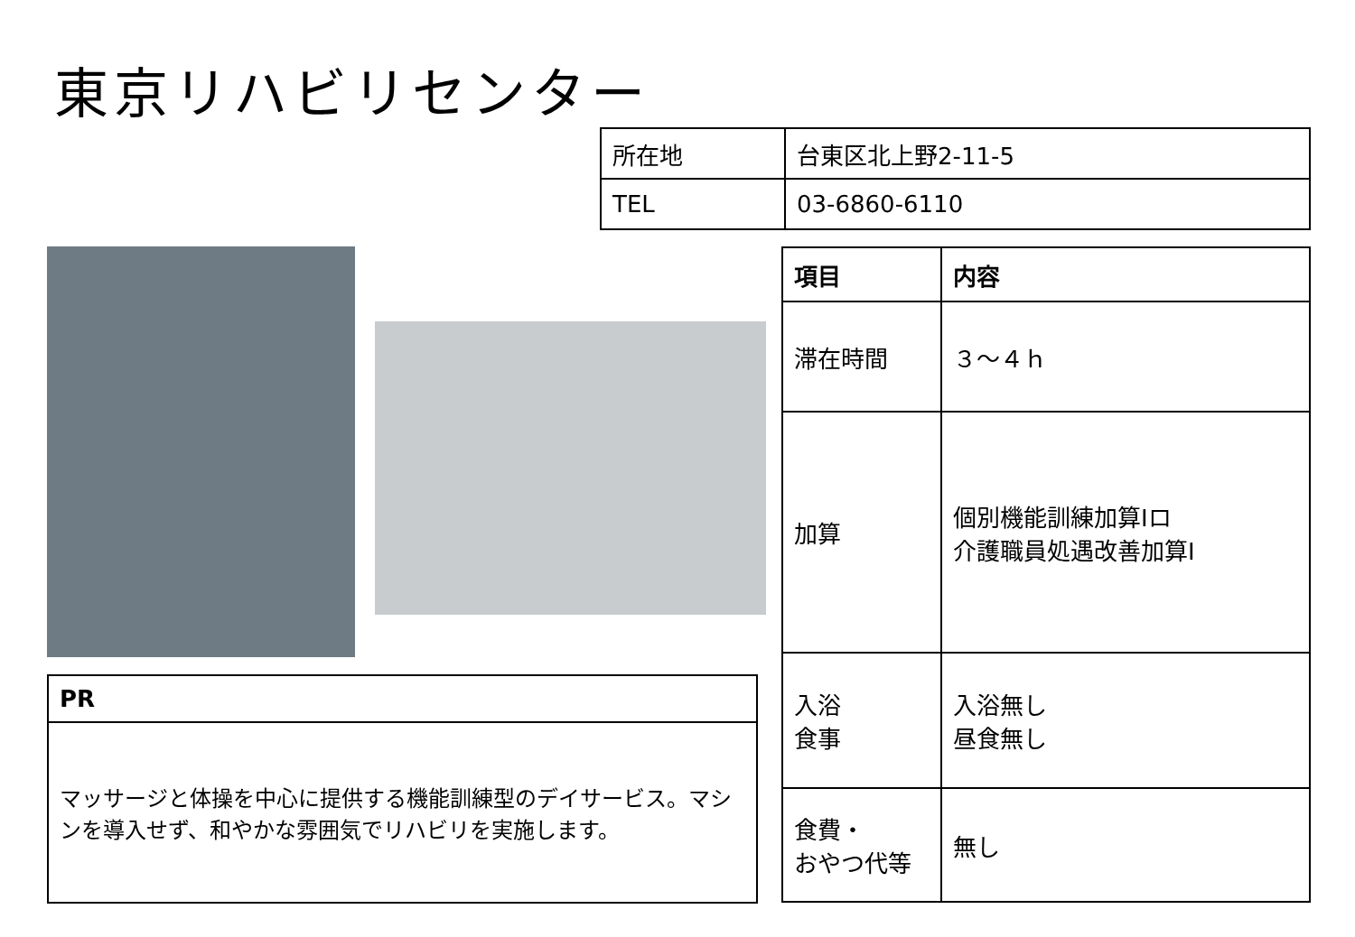東京リハビリセンター
| 所在地 | 台東区北上野2-11-5 |
| TEL | 03-6860-6110 |
| 項目 | 内容 |
| --- | --- |
| 滞在時間 | ３～４ｈ |
| 加算 | 個別機能訓練加算Ⅰロ 介護職員処遇改善加算Ⅰ |
| 入浴 食事 | 入浴無し 昼食無し |
| 食費・ おやつ代等 | 無し |
| PR |
| --- |
| マッサージと体操を中心に提供する機能訓練型のデイサービス。マシンを導入せず、和やかな雰囲気でリハビリを実施します。 |